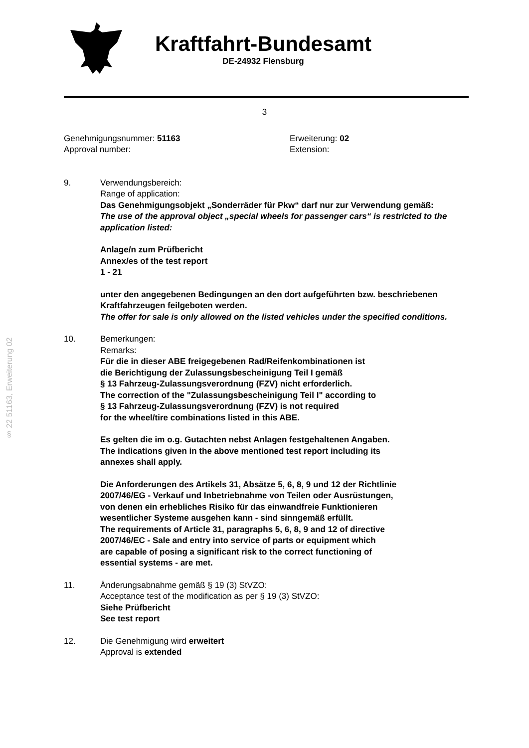§ 22 51163, Erweiterung 02
Kraftfahrt-Bundesamt
DE-24932 Flensburg
3
Genehmigungsnummer: 51163
Approval number:
Erweiterung: 02
Extension:
9. Verwendungsbereich:
Range of application:
Das Genehmigungsobjekt „Sonderräder für Pkw“ darf nur zur Verwendung gemäß:
The use of the approval object „special wheels for passenger cars“ is restricted to the application listed:
Anlage/n zum Prüfbericht
Annex/es of the test report
1 - 21
unter den angegebenen Bedingungen an den dort aufgeführten bzw. beschriebenen Kraftfahrzeugen feilgeboten werden.
The offer for sale is only allowed on the listed vehicles under the specified conditions.
10. Bemerkungen:
Remarks:
Für die in dieser ABE freigegebenen Rad/Reifenkombinationen ist
die Berichtigung der Zulassungsbescheinigung Teil I gemäß
§ 13 Fahrzeug-Zulassungsverordnung (FZV) nicht erforderlich.
The correction of the "Zulassungsbescheinigung Teil I" according to
§ 13 Fahrzeug-Zulassungsverordnung (FZV) is not required
for the wheel/tire combinations listed in this ABE.
Es gelten die im o.g. Gutachten nebst Anlagen festgehaltenen Angaben.
The indications given in the above mentioned test report including its
annexes shall apply.
Die Anforderungen des Artikels 31, Absätze 5, 6, 8, 9 und 12 der Richtlinie
2007/46/EG - Verkauf und Inbetriebnahme von Teilen oder Ausrüstungen,
von denen ein erhebliches Risiko für das einwandfreie Funktionieren
wesentlicher Systeme ausgehen kann - sind sinngemäß erfüllt.
The requirements of Article 31, paragraphs 5, 6, 8, 9 and 12 of directive
2007/46/EC - Sale and entry into service of parts or equipment which
are capable of posing a significant risk to the correct functioning of
essential systems - are met.
11. Änderungsabnahme gemäß § 19 (3) StVZO:
Acceptance test of the modification as per § 19 (3) StVZO:
Siehe Prüfbericht
See test report
12. Die Genehmigung wird erweitert
Approval is extended